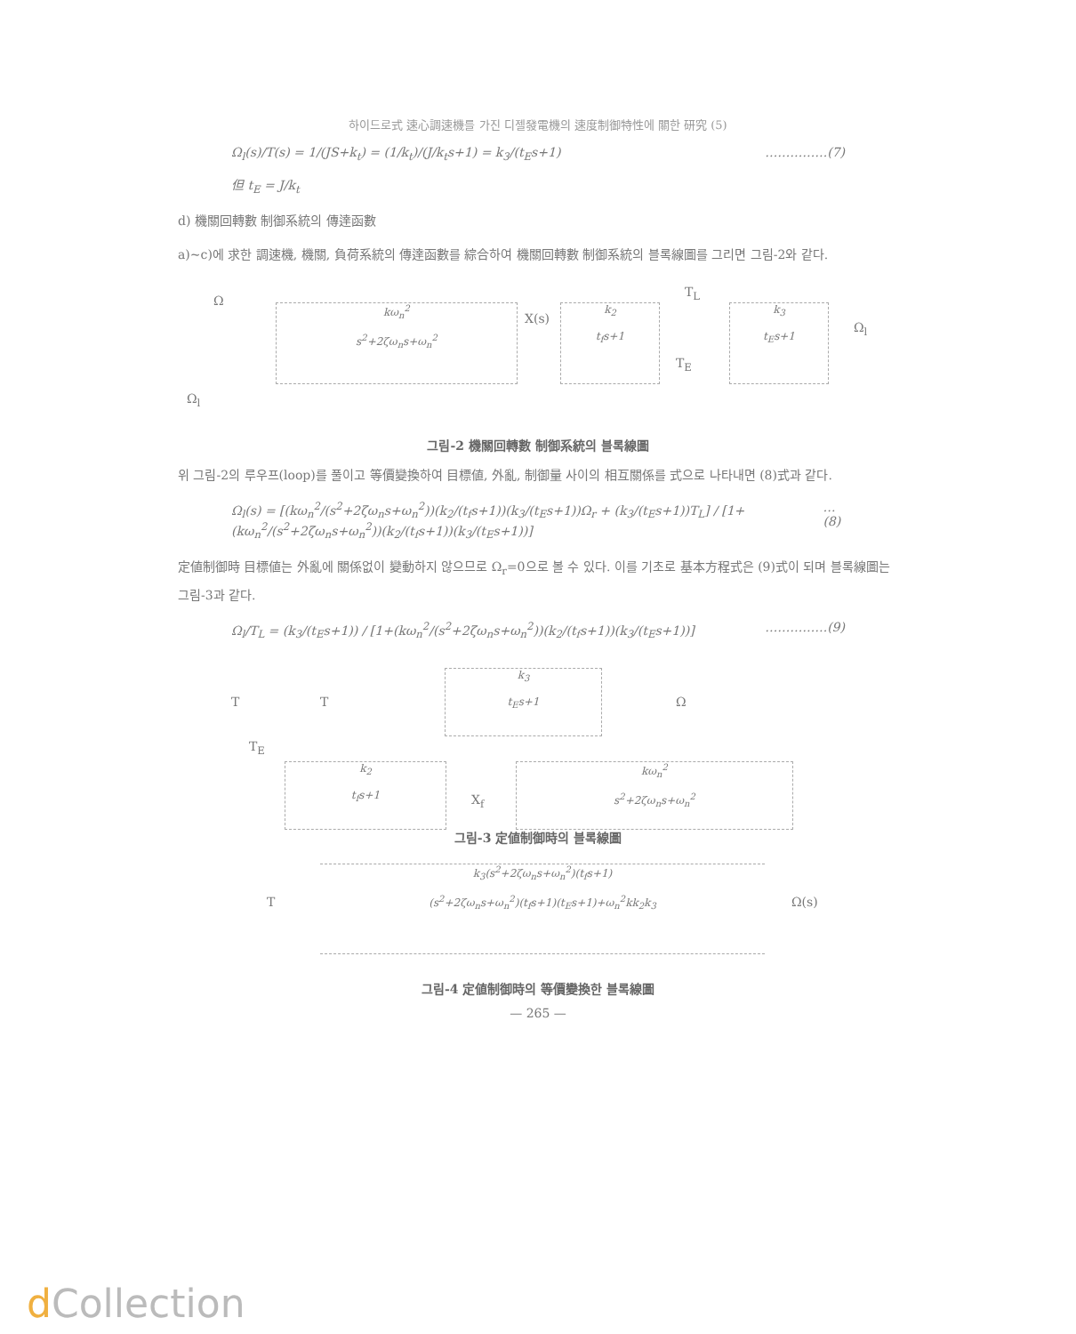하이드로式 速心調速機를 가진 디젤發電機의 速度制御特性에 關한 研究 (5)
Ω<sub>l</sub>(s)/T(s) = 1/(JS+k<sub>t</sub>) = (1/k<sub>t</sub>)/(J/k<sub>t</sub>s+1) = k<sub>3</sub>/(t<sub>E</sub>s+1) ……………(7)
但 t<sub>E</sub> = J/k<sub>t</sub>
d) 機關回轉數 制御系統의 傳達函數
a)~c)에 求한 調速機, 機關, 負荷系統의 傳達函數를 綜合하여 機關回轉數 制御系統의 블록線圖를 그리면 그림-2와 같다.
kω<sub>n</sub><sup>2</sup>
s<sup>2</sup>+2ζω<sub>n</sub>s+ω<sub>n</sub><sup>2</sup>
k<sub>2</sub>
t<sub>f</sub>s+1
k<sub>3</sub>
t<sub>E</sub>s+1
Ω
X(s)
T<sub>L</sub>
T<sub>E</sub>
Ω<sub>l</sub>
Ω<sub>l</sub>
그림-2 機關回轉數 制御系統의 블록線圖
위 그림-2의 루우프(loop)를 풀이고 等價變換하여 目標値, 外亂, 制御量 사이의 相互關係를 式으로 나타내면 (8)式과 같다.
Ω<sub>l</sub>(s) = [(kω<sub>n</sub><sup>2</sup>/(s<sup>2</sup>+2ζω<sub>n</sub>s+ω<sub>n</sub><sup>2</sup>))(k<sub>2</sub>/(t<sub>f</sub>s+1))(k<sub>3</sub>/(t<sub>E</sub>s+1))Ω<sub>r</sub> + (k<sub>3</sub>/(t<sub>E</sub>s+1))T<sub>L</sub>] / [1+(kω<sub>n</sub><sup>2</sup>/(s<sup>2</sup>+2ζω<sub>n</sub>s+ω<sub>n</sub><sup>2</sup>))(k<sub>2</sub>/(t<sub>f</sub>s+1))(k<sub>3</sub>/(t<sub>E</sub>s+1))] …(8)
定値制御時 目標値는 外亂에 關係없이 變動하지 않으므로 Ω<sub>r</sub>=0으로 볼 수 있다. 이를 기초로 基本方程式은 (9)式이 되며 블록線圖는 그림-3과 같다.
Ω<sub>l</sub>/T<sub>L</sub> = (k<sub>3</sub>/(t<sub>E</sub>s+1)) / [1+(kω<sub>n</sub><sup>2</sup>/(s<sup>2</sup>+2ζω<sub>n</sub>s+ω<sub>n</sub><sup>2</sup>))(k<sub>2</sub>/(t<sub>f</sub>s+1))(k<sub>3</sub>/(t<sub>E</sub>s+1))] ……………(9)
k<sub>3</sub>
t<sub>E</sub>s+1
k<sub>2</sub>
t<sub>f</sub>s+1
kω<sub>n</sub><sup>2</sup>
s<sup>2</sup>+2ζω<sub>n</sub>s+ω<sub>n</sub><sup>2</sup>
T T Ω
T<sub>E</sub>
X<sub>f</sub>
그림-3 定値制御時의 블록線圖
k<sub>3</sub>(s<sup>2</sup>+2ζω<sub>n</sub>s+ω<sub>n</sub><sup>2</sup>)(t<sub>f</sub>s+1)
(s<sup>2</sup>+2ζω<sub>n</sub>s+ω<sub>n</sub><sup>2</sup>)(t<sub>f</sub>s+1)(t<sub>E</sub>s+1)+ω<sub>n</sub><sup>2</sup>kk<sub>2</sub>k<sub>3</sub>
T Ω(s)
그림-4 定値制御時의 等價變換한 블록線圖
— 265 —
d Collection